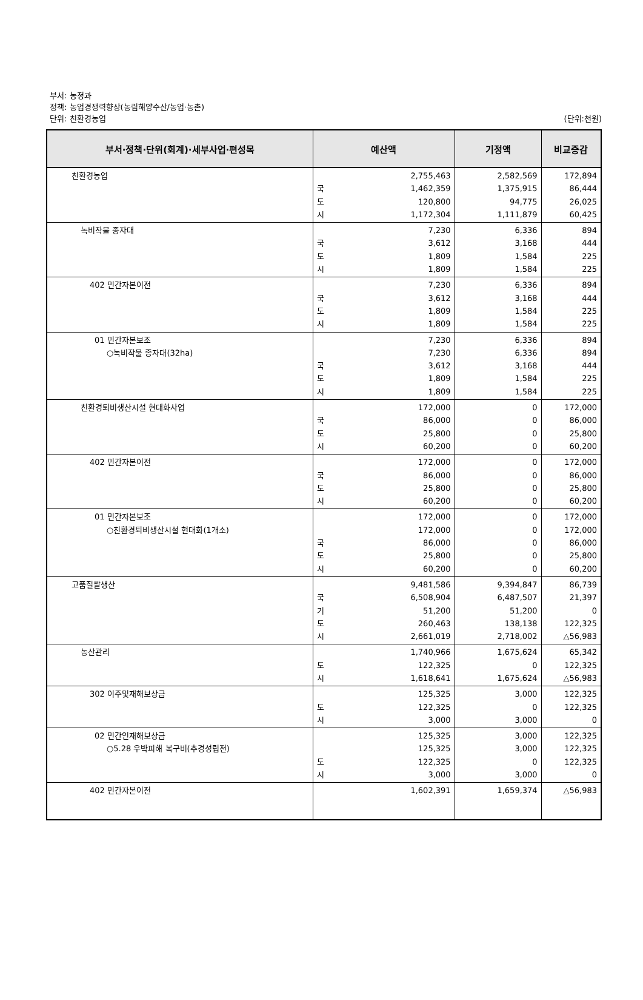부서: 농정과
정책: 농업경쟁력향상(농림해양수산/농업·농촌)
단위: 친환경농업 (단위:천원)
| 부서·정책·단위(회계)·세부사업·편성목 | 예산액 | | 기정액 | 비교증감 |
| --- | --- | --- | --- | --- |
| 친환경농업 | 국 도 시 | 2,755,463 1,462,359 120,800 1,172,304 | 2,582,569 1,375,915 94,775 1,111,879 | 172,894 86,444 26,025 60,425 |
| 녹비작물 종자대 | 국 도 시 | 7,230 3,612 1,809 1,809 | 6,336 3,168 1,584 1,584 | 894 444 225 225 |
| 402 민간자본이전 | 국 도 시 | 7,230 3,612 1,809 1,809 | 6,336 3,168 1,584 1,584 | 894 444 225 225 |
| 01 민간자본보조 ○녹비작물 종자대(32ha) | 국 도 시 | 7,230 7,230 3,612 1,809 1,809 | 6,336 6,336 3,168 1,584 1,584 | 894 894 444 225 225 |
| 친환경퇴비생산시설 현대화사업 | 국 도 시 | 172,000 86,000 25,800 60,200 | 0 0 0 0 | 172,000 86,000 25,800 60,200 |
| 402 민간자본이전 | 국 도 시 | 172,000 86,000 25,800 60,200 | 0 0 0 0 | 172,000 86,000 25,800 60,200 |
| 01 민간자본보조 ○친환경퇴비생산시설 현대화(1개소) | 국 도 시 | 172,000 172,000 86,000 25,800 60,200 | 0 0 0 0 0 | 172,000 172,000 86,000 25,800 60,200 |
| 고품질쌀생산 | 국 기 도 시 | 9,481,586 6,508,904 51,200 260,463 2,661,019 | 9,394,847 6,487,507 51,200 138,138 2,718,002 | 86,739 21,397 0 122,325 △56,983 |
| 농산관리 | 도 시 | 1,740,966 122,325 1,618,641 | 1,675,624 0 1,675,624 | 65,342 122,325 △56,983 |
| 302 이주및재해보상금 | 도 시 | 125,325 122,325 3,000 | 3,000 0 3,000 | 122,325 122,325 0 |
| 02 민간인재해보상금 ○5.28 우박피해 복구비(추경성립전) | 도 시 | 125,325 125,325 122,325 3,000 | 3,000 3,000 0 3,000 | 122,325 122,325 122,325 0 |
| 402 민간자본이전 | | 1,602,391 | 1,659,374 | △56,983 |